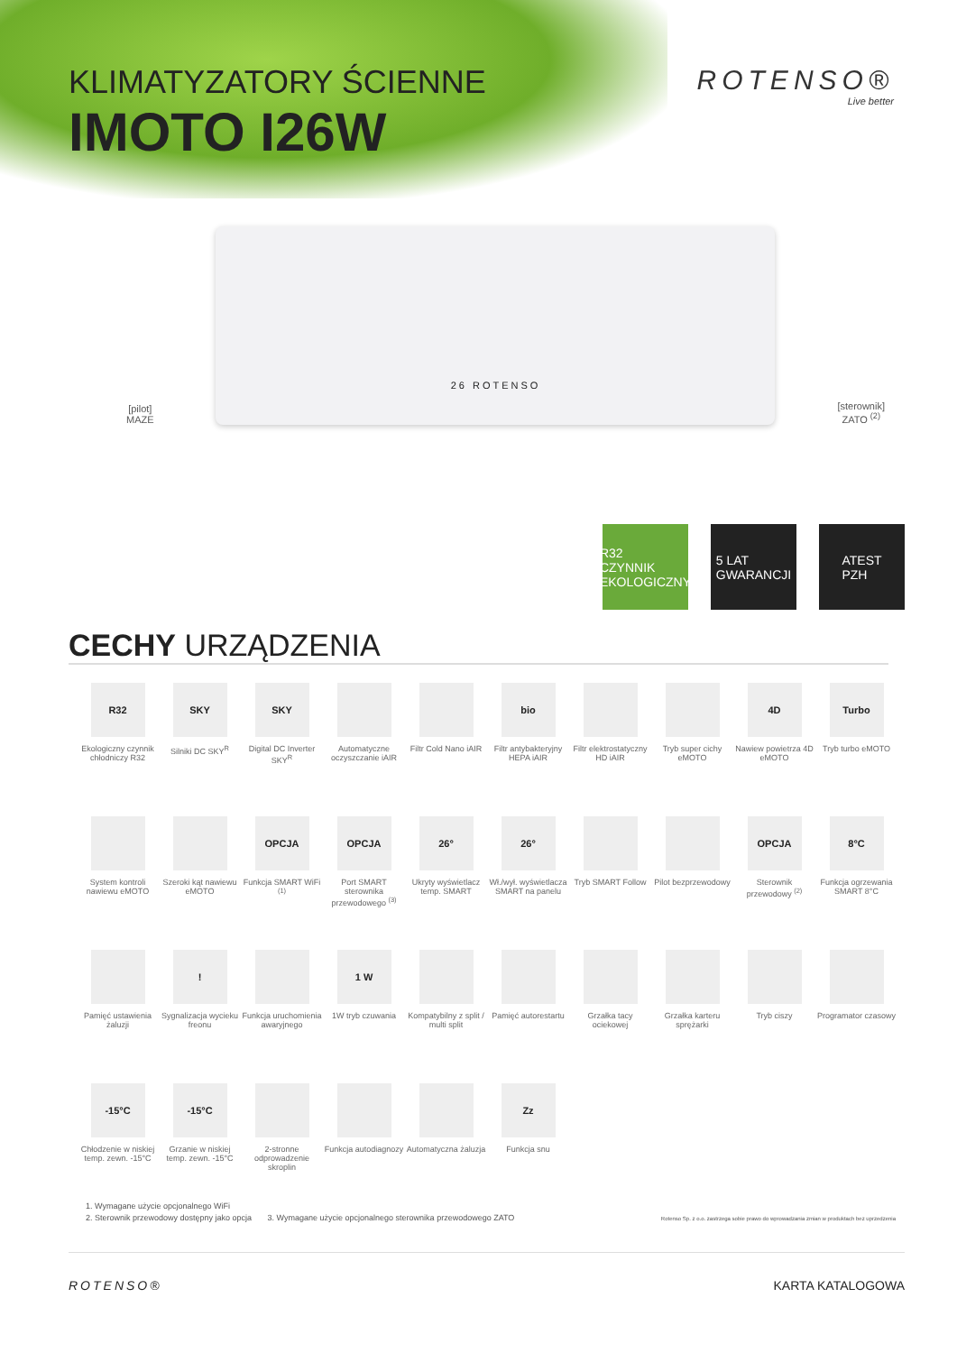KLIMATYZATORY ŚCIENNE
IMOTO I26W
ROTENSO®
Live better
[pilot]
MAZE
26 ROTENSO
[sterownik]
ZATO <sup>(2)</sup>
R32
CZYNNIK EKOLOGICZNY
5 LAT
GWARANCJI
ATEST
PZH
CECHY URZĄDZENIA
R32
Ekologiczny czynnik chłodniczy R32
SKY
Silniki DC SKY<sup>R</sup>
SKY
Digital DC Inverter SKY<sup>R</sup>
Automatyczne oczyszczanie iAIR
Filtr Cold Nano iAIR
bio
Filtr antybakteryjny HEPA iAIR
Filtr elektrostatyczny HD iAIR
Tryb super cichy eMOTO
4D
Nawiew powietrza 4D eMOTO
Turbo
Tryb turbo eMOTO
System kontroli nawiewu eMOTO
Szeroki kąt nawiewu eMOTO
OPCJA
Funkcja SMART WiFi <sup>(1)</sup>
OPCJA
Port SMART sterownika przewodowego <sup>(3)</sup>
26°
Ukryty wyświetlacz temp. SMART
26°
Wł./wył. wyświetlacza SMART na panelu
Tryb SMART Follow
Pilot bezprzewodowy
OPCJA
Sterownik przewodowy <sup>(2)</sup>
8°C
Funkcja ogrzewania SMART 8°C
Pamięć ustawienia żaluzji
!
Sygnalizacja wycieku freonu
Funkcja uruchomienia awaryjnego
1 W
1W tryb czuwania
Kompatybilny z split / multi split
Pamięć autorestartu
Grzałka tacy ociekowej
Grzałka karteru sprężarki
Tryb ciszy
Programator czasowy
-15°C
Chłodzenie w niskiej temp. zewn. -15°C
-15°C
Grzanie w niskiej temp. zewn. -15°C
2-stronne odprowadzenie skroplin
Funkcja autodiagnozy
Automatyczna żaluzja
Zz
Funkcja snu
1. Wymagane użycie opcjonalnego WiFi
2. Sterownik przewodowy dostępny jako opcja 3. Wymagane użycie opcjonalnego sterownika przewodowego ZATO Rotenso Sp. z o.o. zastrzega sobie prawo do wprowadzania zmian w produktach bez uprzedzenia
ROTENSO® KARTA KATALOGOWA